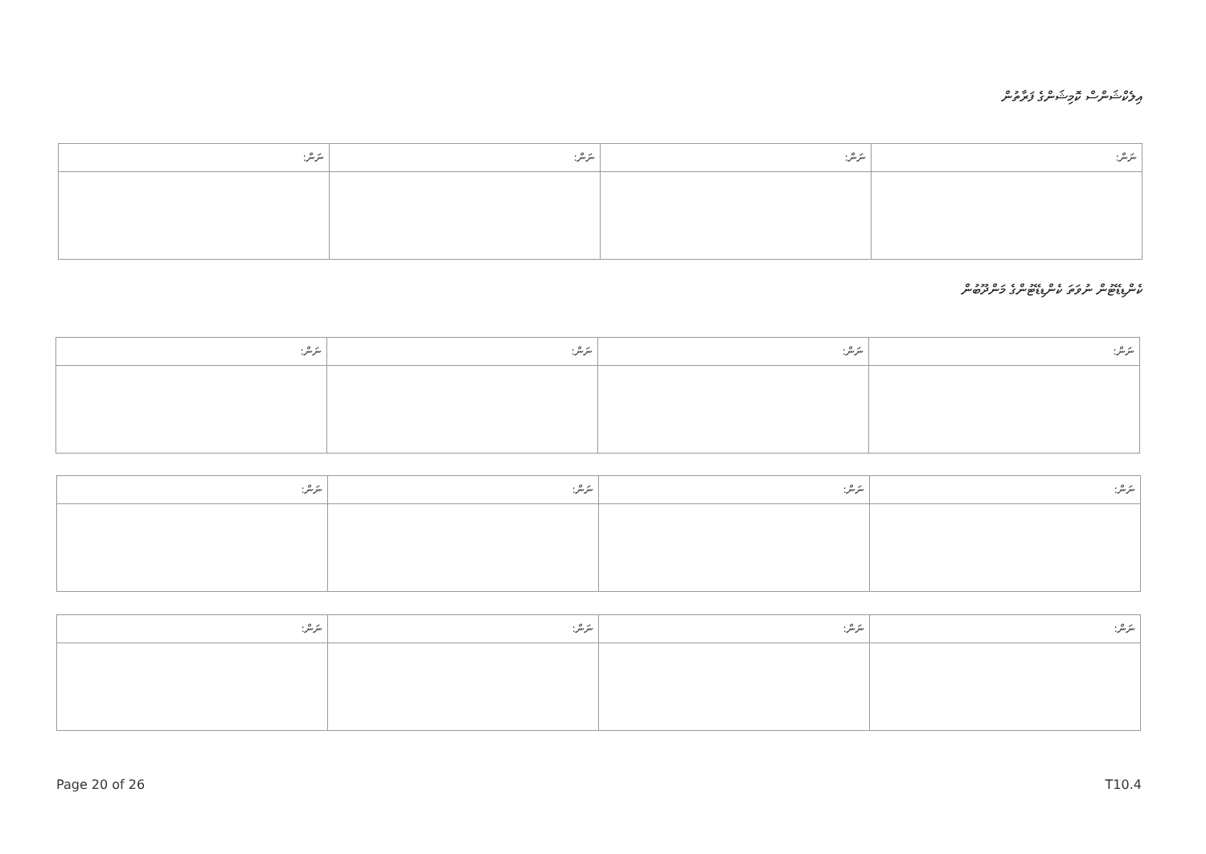އިލެކްޝަންސް ކޮމިޝަންގެ ފަރާތުން
| ނަން: | ނަން: | ނަން: | ނަން: |
| --- | --- | --- | --- |
ކެންޑިޑޭޓުން ނުވަތަ ކެންޑިޑޭޓުންގެ މަންދޫބުން
| ނަން: | ނަން: | ނަން: | ނަން: |
| --- | --- | --- | --- |
| ނަން: | ނަން: | ނަން: | ނަން: |
| --- | --- | --- | --- |
| ނަން: | ނަން: | ނަން: | ނަން: |
| --- | --- | --- | --- |
Page 20 of 26 T10.4